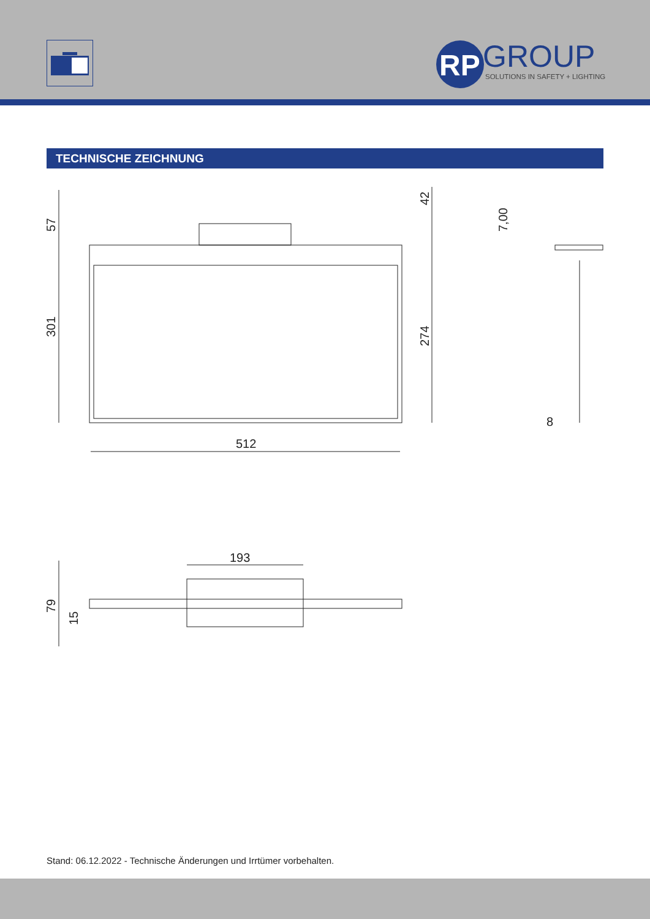GROUP
SOLUTIONS IN SAFETY + LIGHTING
RP
TECHNISCHE ZEICHNUNG
512
193
8
301
57
274
42
7,00
79
15
Stand: 06.12.2022 - Technische Änderungen und Irrtümer vorbehalten.